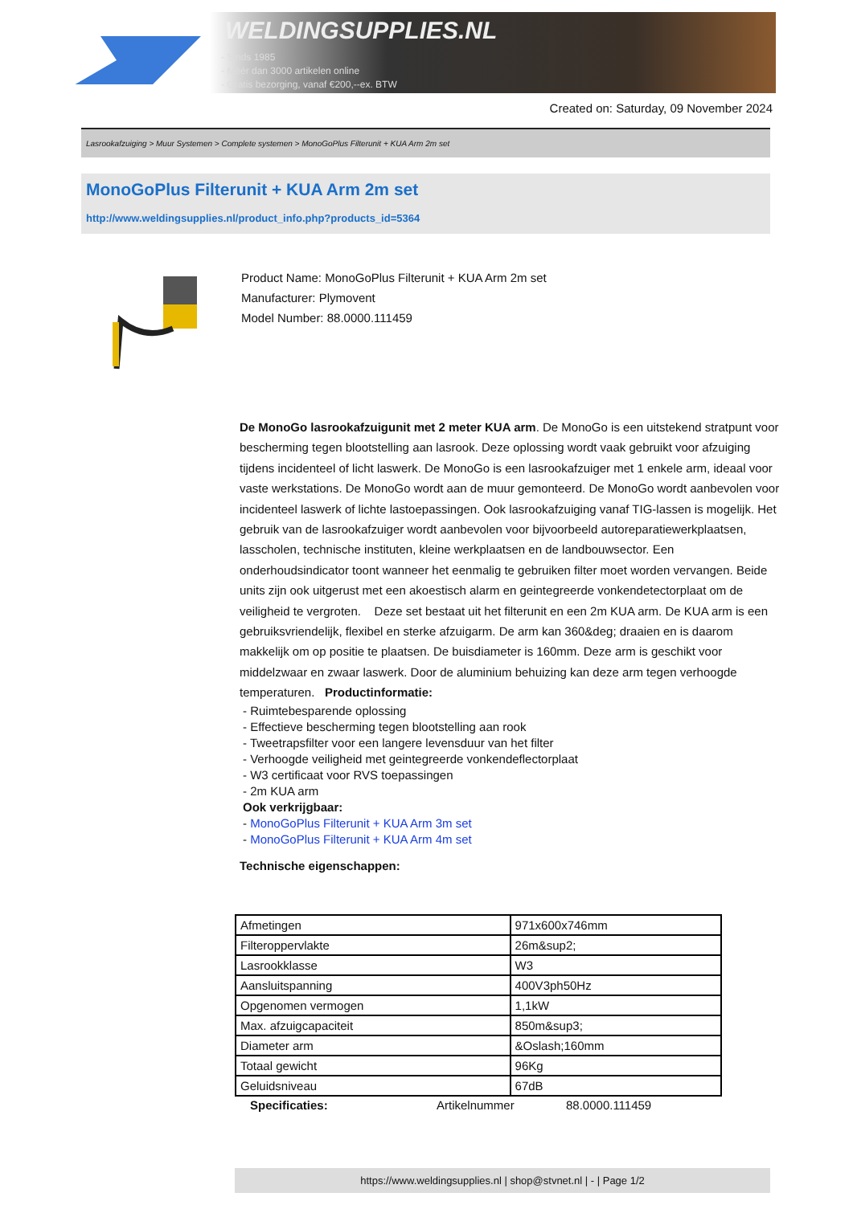WELDINGSUPPLIES.NL
- Sinds 1985
- Méér dan 3000 artikelen online
- Gratis bezorging, vanaf €200,--ex. BTW
Created on: Saturday, 09 November 2024
Lasrookafzuiging > Muur Systemen > Complete systemen > MonoGoPlus Filterunit + KUA Arm 2m set
MonoGoPlus Filterunit + KUA Arm 2m set
http://www.weldingsupplies.nl/product_info.php?products_id=5364
Product Name: MonoGoPlus Filterunit + KUA Arm 2m set
Manufacturer: Plymovent
Model Number: 88.0000.111459
De MonoGo lasrookafzuigunit met 2 meter KUA arm. De MonoGo is een uitstekend stratpunt voor bescherming tegen blootstelling aan lasrook. Deze oplossing wordt vaak gebruikt voor afzuiging tijdens incidenteel of licht laswerk. De MonoGo is een lasrookafzuiger met 1 enkele arm, ideaal voor vaste werkstations. De MonoGo wordt aan de muur gemonteerd. De MonoGo wordt aanbevolen voor incidenteel laswerk of lichte lastoepassingen. Ook lasrookafzuiging vanaf TIG-lassen is mogelijk. Het gebruik van de lasrookafzuiger wordt aanbevolen voor bijvoorbeeld autoreparatiewerkplaatsen, lasscholen, technische instituten, kleine werkplaatsen en de landbouwsector. Een onderhoudsindicator toont wanneer het eenmalig te gebruiken filter moet worden vervangen. Beide units zijn ook uitgerust met een akoestisch alarm en geintegreerde vonkendetectorplaat om de veiligheid te vergroten. Deze set bestaat uit het filterunit en een 2m KUA arm. De KUA arm is een gebruiksvriendelijk, flexibel en sterke afzuigarm. De arm kan 360&deg; draaien en is daarom makkelijk om op positie te plaatsen. De buisdiameter is 160mm. Deze arm is geschikt voor middelzwaar en zwaar laswerk. Door de aluminium behuizing kan deze arm tegen verhoogde temperaturen. Productinformatie:
- Ruimtebesparende oplossing
- Effectieve bescherming tegen blootstelling aan rook
- Tweetrapsfilter voor een langere levensduur van het filter
- Verhoogde veiligheid met geintegreerde vonkendeflectorplaat
- W3 certificaat voor RVS toepassingen
- 2m KUA arm
Ook verkrijgbaar:
- MonoGoPlus Filterunit + KUA Arm 3m set
- MonoGoPlus Filterunit + KUA Arm 4m set
Technische eigenschappen:
| Afmetingen | 971x600x746mm |
| Filteroppervlakte | 26m&sup2; |
| Lasrookklasse | W3 |
| Aansluitspanning | 400V3ph50Hz |
| Opgenomen vermogen | 1,1kW |
| Max. afzuigcapaciteit | 850m&sup3; |
| Diameter arm | &Oslash;160mm |
| Totaal gewicht | 96Kg |
| Geluidsniveau | 67dB |
Specificaties: Artikelnummer 88.0000.111459
https://www.weldingsupplies.nl | shop@stvnet.nl | - | Page 1/2